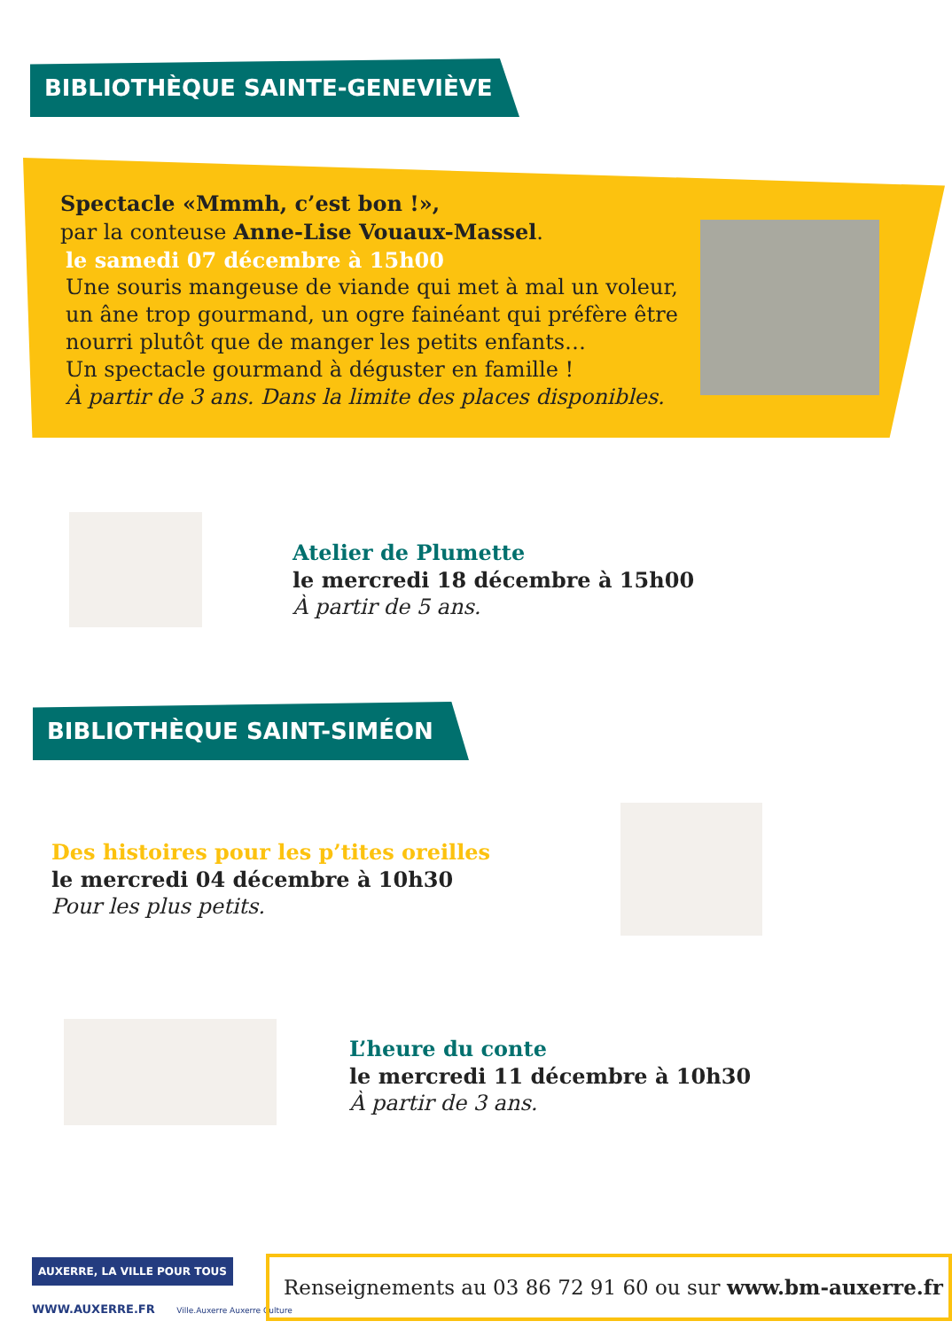BIBLIOTHÈQUE SAINTE-GENEVIÈVE
Spectacle «Mmmh, c’est bon !»,
par la conteuse Anne-Lise Vouaux-Massel.
le samedi 07 décembre à 15h00
Une souris mangeuse de viande qui met à mal un voleur, un âne trop gourmand, un ogre fainéant qui préfère être nourri plutôt que de manger les petits enfants…
Un spectacle gourmand à déguster en famille !
À partir de 3 ans. Dans la limite des places disponibles.
Atelier de Plumette
le mercredi 18 décembre à 15h00
À partir de 5 ans.
BIBLIOTHÈQUE SAINT-SIMÉON
Des histoires pour les p’tites oreilles
le mercredi 04 décembre à 10h30
Pour les plus petits.
L’heure du conte
le mercredi 11 décembre à 10h30
À partir de 3 ans.
AUXERRE, LA VILLE POUR TOUS
WWW.AUXERRE.FR Ville.Auxerre Auxerre Culture
Renseignements au 03 86 72 91 60 ou sur www.bm-auxerre.fr